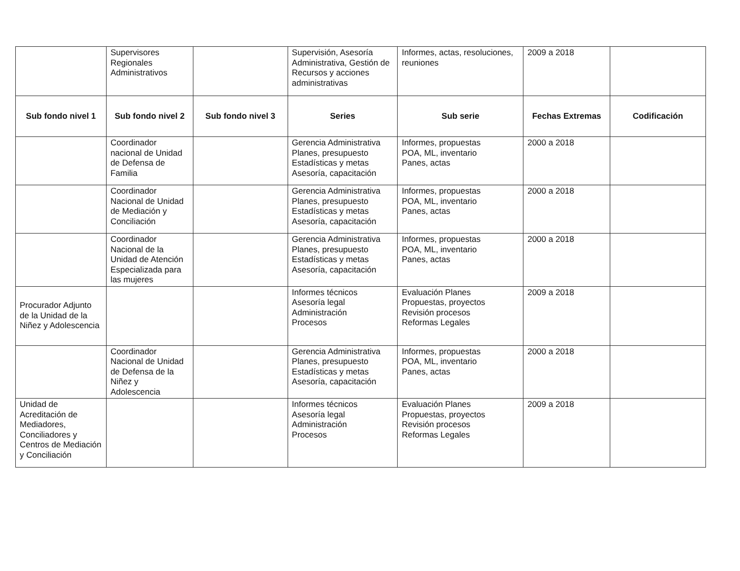| | Supervisores Regionales Administrativos | | Supervisión, Asesoría Administrativa, Gestión de Recursos y acciones administrativas | Informes, actas, resoluciones, reuniones | 2009 a 2018 | |
| Sub fondo nivel 1 | Sub fondo nivel 2 | Sub fondo nivel 3 | Series | Sub serie | Fechas Extremas | Codificación |
| | Coordinador nacional de Unidad de Defensa de Familia | | Gerencia Administrativa Planes, presupuesto Estadísticas y metas Asesoría, capacitación | Informes, propuestas POA, ML, inventario Panes, actas | 2000 a 2018 | |
| | Coordinador Nacional de Unidad de Mediación y Conciliación | | Gerencia Administrativa Planes, presupuesto Estadísticas y metas Asesoría, capacitación | Informes, propuestas POA, ML, inventario Panes, actas | 2000 a 2018 | |
| | Coordinador Nacional de la Unidad de Atención Especializada para las mujeres | | Gerencia Administrativa Planes, presupuesto Estadísticas y metas Asesoría, capacitación | Informes, propuestas POA, ML, inventario Panes, actas | 2000 a 2018 | |
| Procurador Adjunto de la Unidad de la Niñez y Adolescencia | | | Informes técnicos Asesoría legal Administración Procesos | Evaluación Planes Propuestas, proyectos Revisión procesos Reformas Legales | 2009 a 2018 | |
| | Coordinador Nacional de Unidad de Defensa de la Niñez y Adolescencia | | Gerencia Administrativa Planes, presupuesto Estadísticas y metas Asesoría, capacitación | Informes, propuestas POA, ML, inventario Panes, actas | 2000 a 2018 | |
| Unidad de Acreditación de Mediadores, Conciliadores y Centros de Mediación y Conciliación | | | Informes técnicos Asesoría legal Administración Procesos | Evaluación Planes Propuestas, proyectos Revisión procesos Reformas Legales | 2009 a 2018 | |